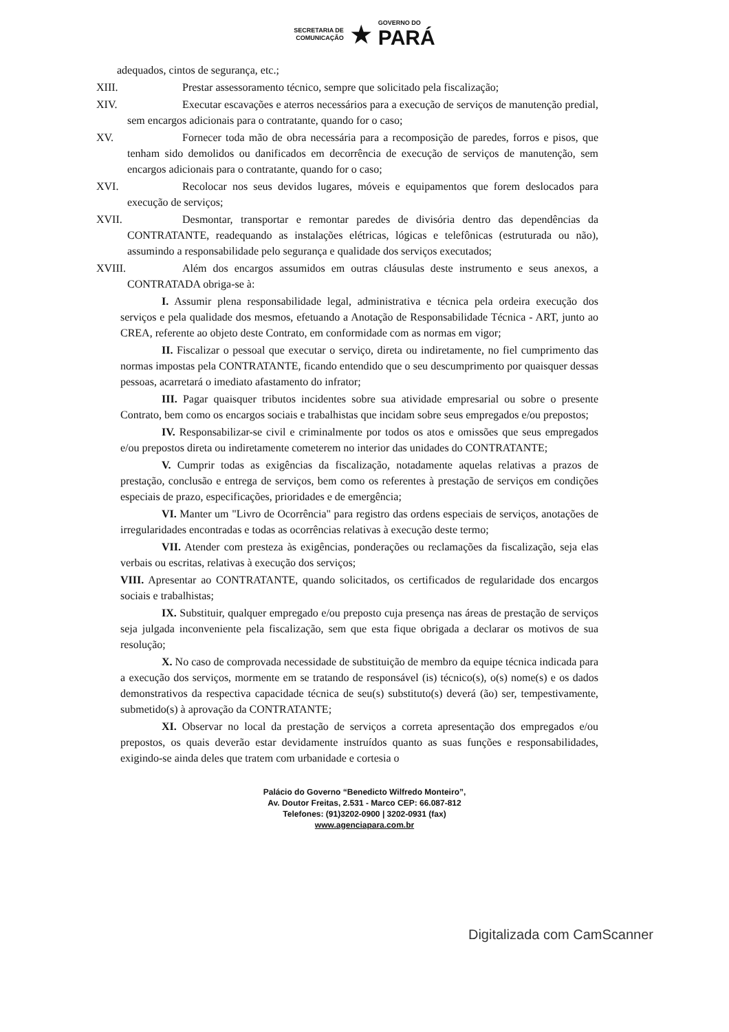SECRETARIA DE
COMUNICAÇÃO
★
GOVERNO DO
PARÁ
adequados, cintos de segurança, etc.;
XIII. Prestar assessoramento técnico, sempre que solicitado pela fiscalização;
XIV. Executar escavações e aterros necessários para a execução de serviços de manutenção predial, sem encargos adicionais para o contratante, quando for o caso;
XV. Fornecer toda mão de obra necessária para a recomposição de paredes, forros e pisos, que tenham sido demolidos ou danificados em decorrência de execução de serviços de manutenção, sem encargos adicionais para o contratante, quando for o caso;
XVI. Recolocar nos seus devidos lugares, móveis e equipamentos que forem deslocados para execução de serviços;
XVII. Desmontar, transportar e remontar paredes de divisória dentro das dependências da CONTRATANTE, readequando as instalações elétricas, lógicas e telefônicas (estruturada ou não), assumindo a responsabilidade pelo segurança e qualidade dos serviços executados;
XVIII. Além dos encargos assumidos em outras cláusulas deste instrumento e seus anexos, a CONTRATADA obriga-se à:
I. Assumir plena responsabilidade legal, administrativa e técnica pela ordeira execução dos serviços e pela qualidade dos mesmos, efetuando a Anotação de Responsabilidade Técnica - ART, junto ao CREA, referente ao objeto deste Contrato, em conformidade com as normas em vigor;
II. Fiscalizar o pessoal que executar o serviço, direta ou indiretamente, no fiel cumprimento das normas impostas pela CONTRATANTE, ficando entendido que o seu descumprimento por quaisquer dessas pessoas, acarretará o imediato afastamento do infrator;
III. Pagar quaisquer tributos incidentes sobre sua atividade empresarial ou sobre o presente Contrato, bem como os encargos sociais e trabalhistas que incidam sobre seus empregados e/ou prepostos;
IV. Responsabilizar-se civil e criminalmente por todos os atos e omissões que seus empregados e/ou prepostos direta ou indiretamente cometerem no interior das unidades do CONTRATANTE;
V. Cumprir todas as exigências da fiscalização, notadamente aquelas relativas a prazos de prestação, conclusão e entrega de serviços, bem como os referentes à prestação de serviços em condições especiais de prazo, especificações, prioridades e de emergência;
VI. Manter um "Livro de Ocorrência" para registro das ordens especiais de serviços, anotações de irregularidades encontradas e todas as ocorrências relativas à execução deste termo;
VII. Atender com presteza às exigências, ponderações ou reclamações da fiscalização, seja elas verbais ou escritas, relativas à execução dos serviços;
VIII. Apresentar ao CONTRATANTE, quando solicitados, os certificados de regularidade dos encargos sociais e trabalhistas;
IX. Substituir, qualquer empregado e/ou preposto cuja presença nas áreas de prestação de serviços seja julgada inconveniente pela fiscalização, sem que esta fique obrigada a declarar os motivos de sua resolução;
X. No caso de comprovada necessidade de substituição de membro da equipe técnica indicada para a execução dos serviços, mormente em se tratando de responsável (is) técnico(s), o(s) nome(s) e os dados demonstrativos da respectiva capacidade técnica de seu(s) substituto(s) deverá (ão) ser, tempestivamente, submetido(s) à aprovação da CONTRATANTE;
XI. Observar no local da prestação de serviços a correta apresentação dos empregados e/ou prepostos, os quais deverão estar devidamente instruídos quanto as suas funções e responsabilidades, exigindo-se ainda deles que tratem com urbanidade e cortesia o
Palácio do Governo “Benedicto Wilfredo Monteiro”,
Av. Doutor Freitas, 2.531 - Marco CEP: 66.087-812
Telefones: (91)3202-0900 | 3202-0931 (fax)
www.agenciapara.com.br
Digitalizada com CamScanner